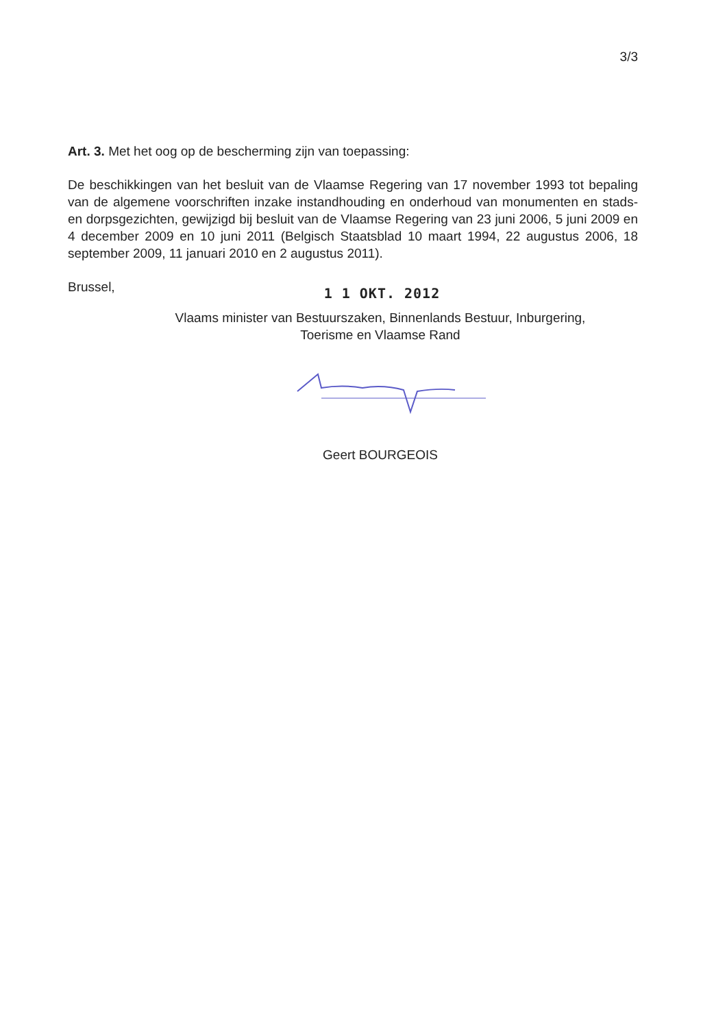3/3
Art. 3. Met het oog op de bescherming zijn van toepassing:
De beschikkingen van het besluit van de Vlaamse Regering van 17 november 1993 tot bepaling van de algemene voorschriften inzake instandhouding en onderhoud van monumenten en stads- en dorpsgezichten, gewijzigd bij besluit van de Vlaamse Regering van 23 juni 2006, 5 juni 2009 en 4 december 2009 en 10 juni 2011 (Belgisch Staatsblad 10 maart 1994, 22 augustus 2006, 18 september 2009, 11 januari 2010 en 2 augustus 2011).
Brussel, 1 1 OKT. 2012
Vlaams minister van Bestuurszaken, Binnenlands Bestuur, Inburgering,
Toerisme en Vlaamse Rand
Geert BOURGEOIS